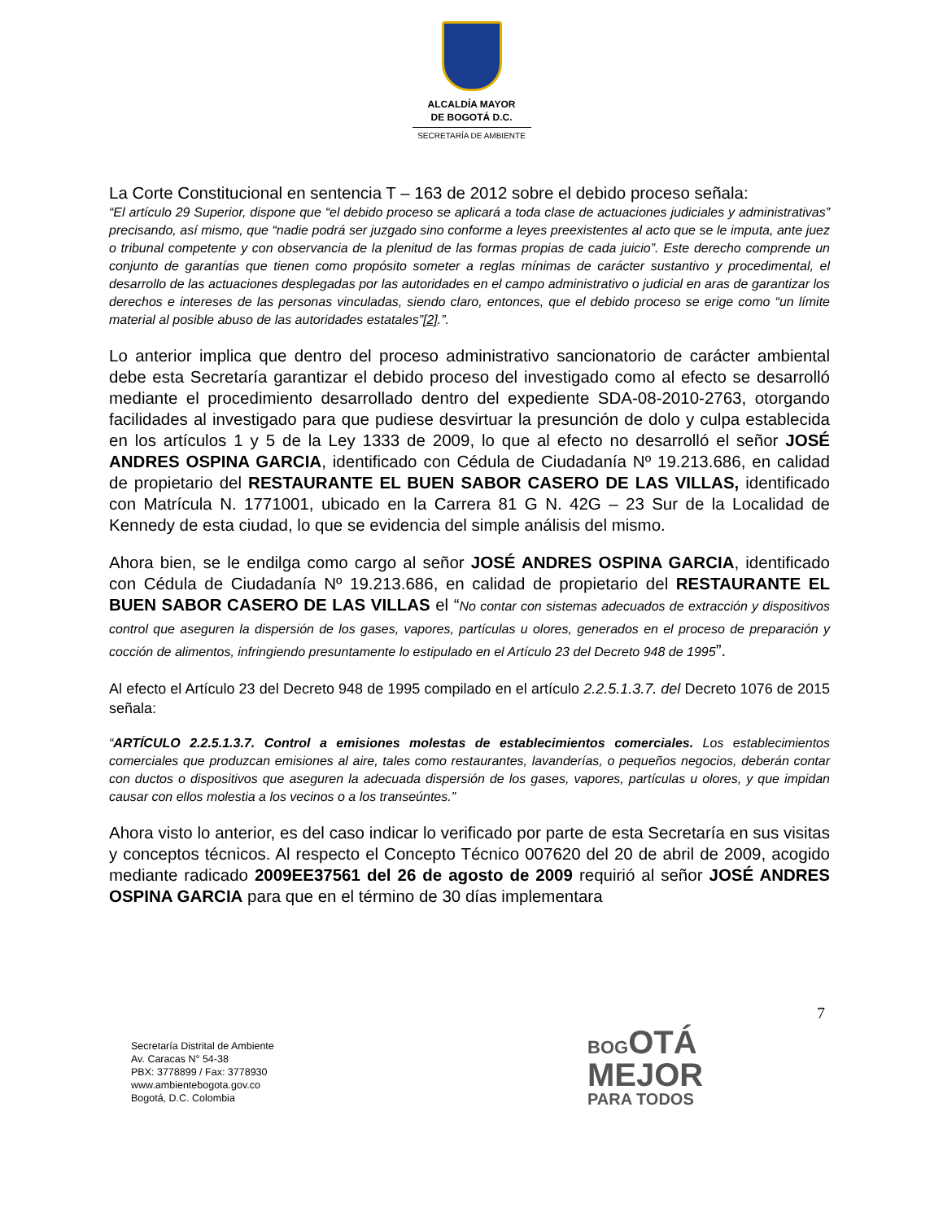ALCALDÍA MAYOR
DE BOGOTÁ D.C.
SECRETARÍA DE AMBIENTE
La Corte Constitucional en sentencia T – 163 de 2012 sobre el debido proceso señala:
“El artículo 29 Superior, dispone que “el debido proceso se aplicará a toda clase de actuaciones judiciales y administrativas” precisando, así mismo, que “nadie podrá ser juzgado sino conforme a leyes preexistentes al acto que se le imputa, ante juez o tribunal competente y con observancia de la plenitud de las formas propias de cada juicio”. Este derecho comprende un conjunto de garantías que tienen como propósito someter a reglas mínimas de carácter sustantivo y procedimental, el desarrollo de las actuaciones desplegadas por las autoridades en el campo administrativo o judicial en aras de garantizar los derechos e intereses de las personas vinculadas, siendo claro, entonces, que el debido proceso se erige como “un límite material al posible abuso de las autoridades estatales”[2].”.
Lo anterior implica que dentro del proceso administrativo sancionatorio de carácter ambiental debe esta Secretaría garantizar el debido proceso del investigado como al efecto se desarrolló mediante el procedimiento desarrollado dentro del expediente SDA-08-2010-2763, otorgando facilidades al investigado para que pudiese desvirtuar la presunción de dolo y culpa establecida en los artículos 1 y 5 de la Ley 1333 de 2009, lo que al efecto no desarrolló el señor JOSÉ ANDRES OSPINA GARCIA, identificado con Cédula de Ciudadanía Nº 19.213.686, en calidad de propietario del RESTAURANTE EL BUEN SABOR CASERO DE LAS VILLAS, identificado con Matrícula N. 1771001, ubicado en la Carrera 81 G N. 42G – 23 Sur de la Localidad de Kennedy de esta ciudad, lo que se evidencia del simple análisis del mismo.
Ahora bien, se le endilga como cargo al señor JOSÉ ANDRES OSPINA GARCIA, identificado con Cédula de Ciudadanía Nº 19.213.686, en calidad de propietario del RESTAURANTE EL BUEN SABOR CASERO DE LAS VILLAS el “No contar con sistemas adecuados de extracción y dispositivos control que aseguren la dispersión de los gases, vapores, partículas u olores, generados en el proceso de preparación y cocción de alimentos, infringiendo presuntamente lo estipulado en el Artículo 23 del Decreto 948 de 1995”.
Al efecto el Artículo 23 del Decreto 948 de 1995 compilado en el artículo 2.2.5.1.3.7. del Decreto 1076 de 2015 señala:
“ARTÍCULO 2.2.5.1.3.7. Control a emisiones molestas de establecimientos comerciales. Los establecimientos comerciales que produzcan emisiones al aire, tales como restaurantes, lavanderías, o pequeños negocios, deberán contar con ductos o dispositivos que aseguren la adecuada dispersión de los gases, vapores, partículas u olores, y que impidan causar con ellos molestia a los vecinos o a los transeúntes.”
Ahora visto lo anterior, es del caso indicar lo verificado por parte de esta Secretaría en sus visitas y conceptos técnicos. Al respecto el Concepto Técnico 007620 del 20 de abril de 2009, acogido mediante radicado 2009EE37561 del 26 de agosto de 2009 requirió al señor JOSÉ ANDRES OSPINA GARCIA para que en el término de 30 días implementara
7
Secretaría Distrital de Ambiente
Av. Caracas N° 54-38
PBX: 3778899 / Fax: 3778930
www.ambientebogota.gov.co
Bogotá, D.C. Colombia
BOG OTÁ
MEJOR
PARA TODOS